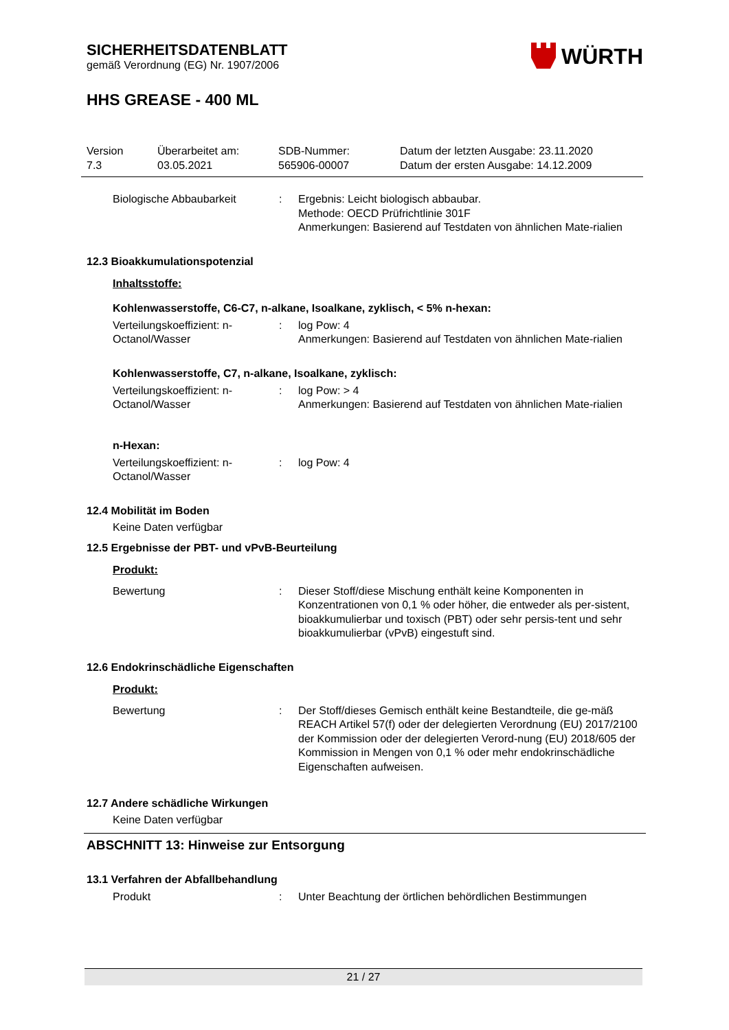SICHERHEITSDATENBLATT
gemäß Verordnung (EG) Nr. 1907/2006
WÜRTH
HHS GREASE - 400 ML
Version
7.3
Überarbeitet am:
03.05.2021
SDB-Nummer:
565906-00007
Datum der letzten Ausgabe: 23.11.2020
Datum der ersten Ausgabe: 14.12.2009
Biologische Abbaubarkeit : Ergebnis: Leicht biologisch abbaubar.
Methode: OECD Prüfrichtlinie 301F
Anmerkungen: Basierend auf Testdaten von ähnlichen Mate-rialien
12.3 Bioakkumulationspotenzial
Inhaltsstoffe:
Kohlenwasserstoffe, C6-C7, n-alkane, Isoalkane, zyklisch, < 5% n-hexan:
Verteilungskoeffizient: n-Octanol/Wasser
: log Pow: 4
Anmerkungen: Basierend auf Testdaten von ähnlichen Mate-rialien
Kohlenwasserstoffe, C7, n-alkane, Isoalkane, zyklisch:
Verteilungskoeffizient: n-Octanol/Wasser
: log Pow: > 4
Anmerkungen: Basierend auf Testdaten von ähnlichen Mate-rialien
n-Hexan:
Verteilungskoeffizient: n-Octanol/Wasser
: log Pow: 4
12.4 Mobilität im Boden
Keine Daten verfügbar
12.5 Ergebnisse der PBT- und vPvB-Beurteilung
Produkt:
Bewertung : Dieser Stoff/diese Mischung enthält keine Komponenten in Konzentrationen von 0,1 % oder höher, die entweder als per-sistent, bioakkumulierbar und toxisch (PBT) oder sehr persis-tent und sehr bioakkumulierbar (vPvB) eingestuft sind.
12.6 Endokrinschädliche Eigenschaften
Produkt:
Bewertung : Der Stoff/dieses Gemisch enthält keine Bestandteile, die ge-mäß REACH Artikel 57(f) oder der delegierten Verordnung (EU) 2017/2100 der Kommission oder der delegierten Verord-nung (EU) 2018/605 der Kommission in Mengen von 0,1 % oder mehr endokrinschädliche Eigenschaften aufweisen.
12.7 Andere schädliche Wirkungen
Keine Daten verfügbar
ABSCHNITT 13: Hinweise zur Entsorgung
13.1 Verfahren der Abfallbehandlung
Produkt : Unter Beachtung der örtlichen behördlichen Bestimmungen
21 / 27